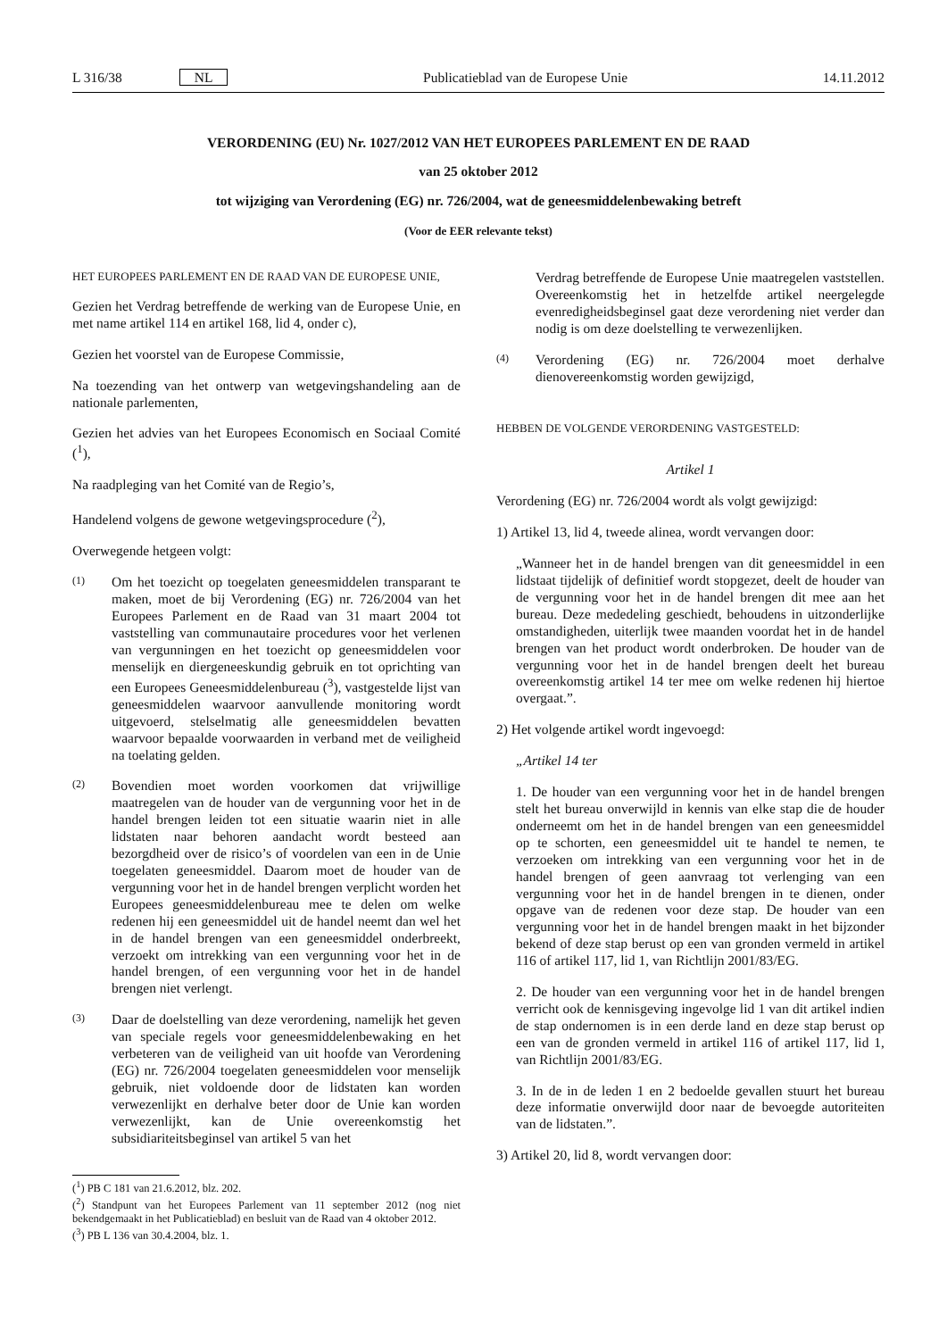L 316/38 NL Publicatieblad van de Europese Unie 14.11.2012
VERORDENING (EU) Nr. 1027/2012 VAN HET EUROPEES PARLEMENT EN DE RAAD
van 25 oktober 2012
tot wijziging van Verordening (EG) nr. 726/2004, wat de geneesmiddelenbewaking betreft
(Voor de EER relevante tekst)
HET EUROPEES PARLEMENT EN DE RAAD VAN DE EUROPESE UNIE,
Gezien het Verdrag betreffende de werking van de Europese Unie, en met name artikel 114 en artikel 168, lid 4, onder c),
Gezien het voorstel van de Europese Commissie,
Na toezending van het ontwerp van wetgevingshandeling aan de nationale parlementen,
Gezien het advies van het Europees Economisch en Sociaal Comité (<sup>1</sup>),
Na raadpleging van het Comité van de Regio’s,
Handelend volgens de gewone wetgevingsprocedure (<sup>2</sup>),
Overwegende hetgeen volgt:
(1)
Om het toezicht op toegelaten geneesmiddelen transparant te maken, moet de bij Verordening (EG) nr. 726/2004 van het Europees Parlement en de Raad van 31 maart 2004 tot vaststelling van communautaire procedures voor het verlenen van vergunningen en het toezicht op geneesmiddelen voor menselijk en diergeneeskundig gebruik en tot oprichting van een Europees Geneesmiddelenbureau (<sup>3</sup>), vastgestelde lijst van geneesmiddelen waarvoor aanvullende monitoring wordt uitgevoerd, stelselmatig alle geneesmiddelen bevatten waarvoor bepaalde voorwaarden in verband met de veiligheid na toelating gelden.
(2)
Bovendien moet worden voorkomen dat vrijwillige maatregelen van de houder van de vergunning voor het in de handel brengen leiden tot een situatie waarin niet in alle lidstaten naar behoren aandacht wordt besteed aan bezorgdheid over de risico’s of voordelen van een in de Unie toegelaten geneesmiddel. Daarom moet de houder van de vergunning voor het in de handel brengen verplicht worden het Europees geneesmiddelenbureau mee te delen om welke redenen hij een geneesmiddel uit de handel neemt dan wel het in de handel brengen van een geneesmiddel onderbreekt, verzoekt om intrekking van een vergunning voor het in de handel brengen, of een vergunning voor het in de handel brengen niet verlengt.
(3)
Daar de doelstelling van deze verordening, namelijk het geven van speciale regels voor geneesmiddelenbewaking en het verbeteren van de veiligheid van uit hoofde van Verordening (EG) nr. 726/2004 toegelaten geneesmiddelen voor menselijk gebruik, niet voldoende door de lidstaten kan worden verwezenlijkt en derhalve beter door de Unie kan worden verwezenlijkt, kan de Unie overeenkomstig het subsidiariteitsbeginsel van artikel 5 van het
(<sup>1</sup>) PB C 181 van 21.6.2012, blz. 202.
(<sup>2</sup>) Standpunt van het Europees Parlement van 11 september 2012 (nog niet bekendgemaakt in het Publicatieblad) en besluit van de Raad van 4 oktober 2012.
(<sup>3</sup>) PB L 136 van 30.4.2004, blz. 1.
Verdrag betreffende de Europese Unie maatregelen vaststellen. Overeenkomstig het in hetzelfde artikel neergelegde evenredigheidsbeginsel gaat deze verordening niet verder dan nodig is om deze doelstelling te verwezenlijken.
(4)
Verordening (EG) nr. 726/2004 moet derhalve dienovereenkomstig worden gewijzigd,
HEBBEN DE VOLGENDE VERORDENING VASTGESTELD:
Artikel 1
Verordening (EG) nr. 726/2004 wordt als volgt gewijzigd:
1) Artikel 13, lid 4, tweede alinea, wordt vervangen door:
„Wanneer het in de handel brengen van dit geneesmiddel in een lidstaat tijdelijk of definitief wordt stopgezet, deelt de houder van de vergunning voor het in de handel brengen dit mee aan het bureau. Deze mededeling geschiedt, behoudens in uitzonderlijke omstandigheden, uiterlijk twee maanden voordat het in de handel brengen van het product wordt onderbroken. De houder van de vergunning voor het in de handel brengen deelt het bureau overeenkomstig artikel 14 ter mee om welke redenen hij hiertoe overgaat.”.
2) Het volgende artikel wordt ingevoegd:
„Artikel 14 ter
1. De houder van een vergunning voor het in de handel brengen stelt het bureau onverwijld in kennis van elke stap die de houder onderneemt om het in de handel brengen van een geneesmiddel op te schorten, een geneesmiddel uit te handel te nemen, te verzoeken om intrekking van een vergunning voor het in de handel brengen of geen aanvraag tot verlenging van een vergunning voor het in de handel brengen in te dienen, onder opgave van de redenen voor deze stap. De houder van een vergunning voor het in de handel brengen maakt in het bijzonder bekend of deze stap berust op een van gronden vermeld in artikel 116 of artikel 117, lid 1, van Richtlijn 2001/83/EG.
2. De houder van een vergunning voor het in de handel brengen verricht ook de kennisgeving ingevolge lid 1 van dit artikel indien de stap ondernomen is in een derde land en deze stap berust op een van de gronden vermeld in artikel 116 of artikel 117, lid 1, van Richtlijn 2001/83/EG.
3. In de in de leden 1 en 2 bedoelde gevallen stuurt het bureau deze informatie onverwijld door naar de bevoegde autoriteiten van de lidstaten.”.
3) Artikel 20, lid 8, wordt vervangen door: